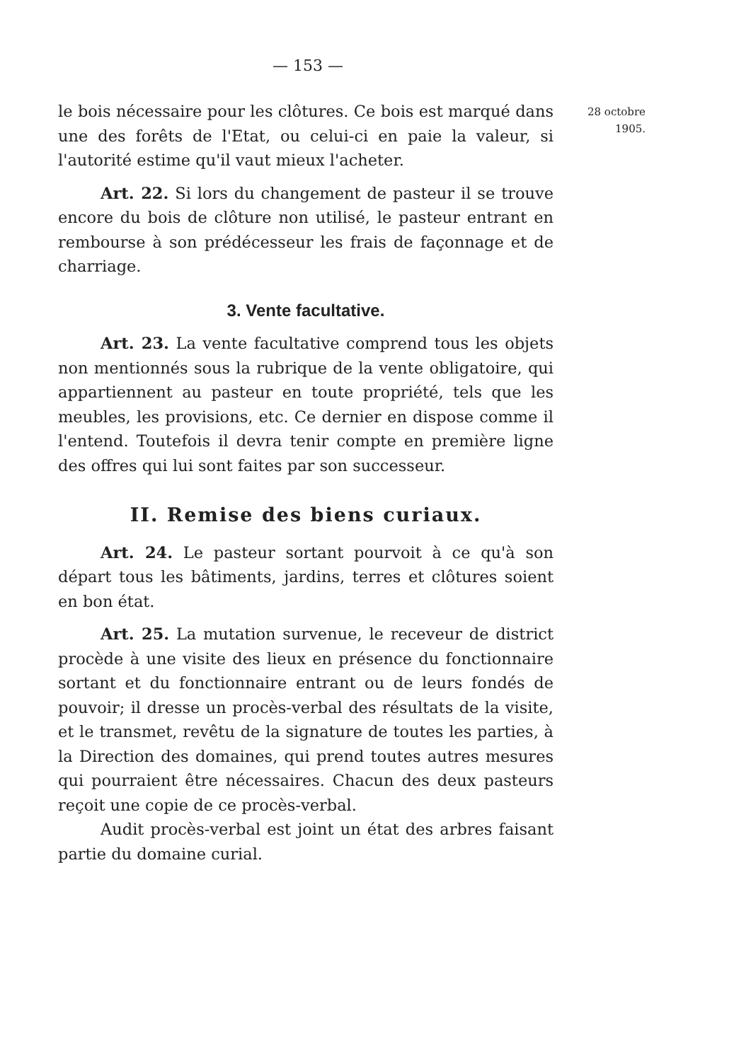— 153 —
le bois nécessaire pour les clôtures. Ce bois est marqué dans une des forêts de l'Etat, ou celui-ci en paie la valeur, si l'autorité estime qu'il vaut mieux l'acheter.
Art. 22. Si lors du changement de pasteur il se trouve encore du bois de clôture non utilisé, le pasteur entrant en rembourse à son prédécesseur les frais de façonnage et de charriage.
3. Vente facultative.
Art. 23. La vente facultative comprend tous les objets non mentionnés sous la rubrique de la vente obligatoire, qui appartiennent au pasteur en toute propriété, tels que les meubles, les provisions, etc. Ce dernier en dispose comme il l'entend. Toutefois il devra tenir compte en première ligne des offres qui lui sont faites par son successeur.
II. Remise des biens curiaux.
Art. 24. Le pasteur sortant pourvoit à ce qu'à son départ tous les bâtiments, jardins, terres et clôtures soient en bon état.
Art. 25. La mutation survenue, le receveur de district procède à une visite des lieux en présence du fonctionnaire sortant et du fonctionnaire entrant ou de leurs fondés de pouvoir; il dresse un procès-verbal des résultats de la visite, et le transmet, revêtu de la signature de toutes les parties, à la Direction des domaines, qui prend toutes autres mesures qui pourraient être nécessaires. Chacun des deux pasteurs reçoit une copie de ce procès-verbal.
Audit procès-verbal est joint un état des arbres faisant partie du domaine curial.
28 octobre
1905.